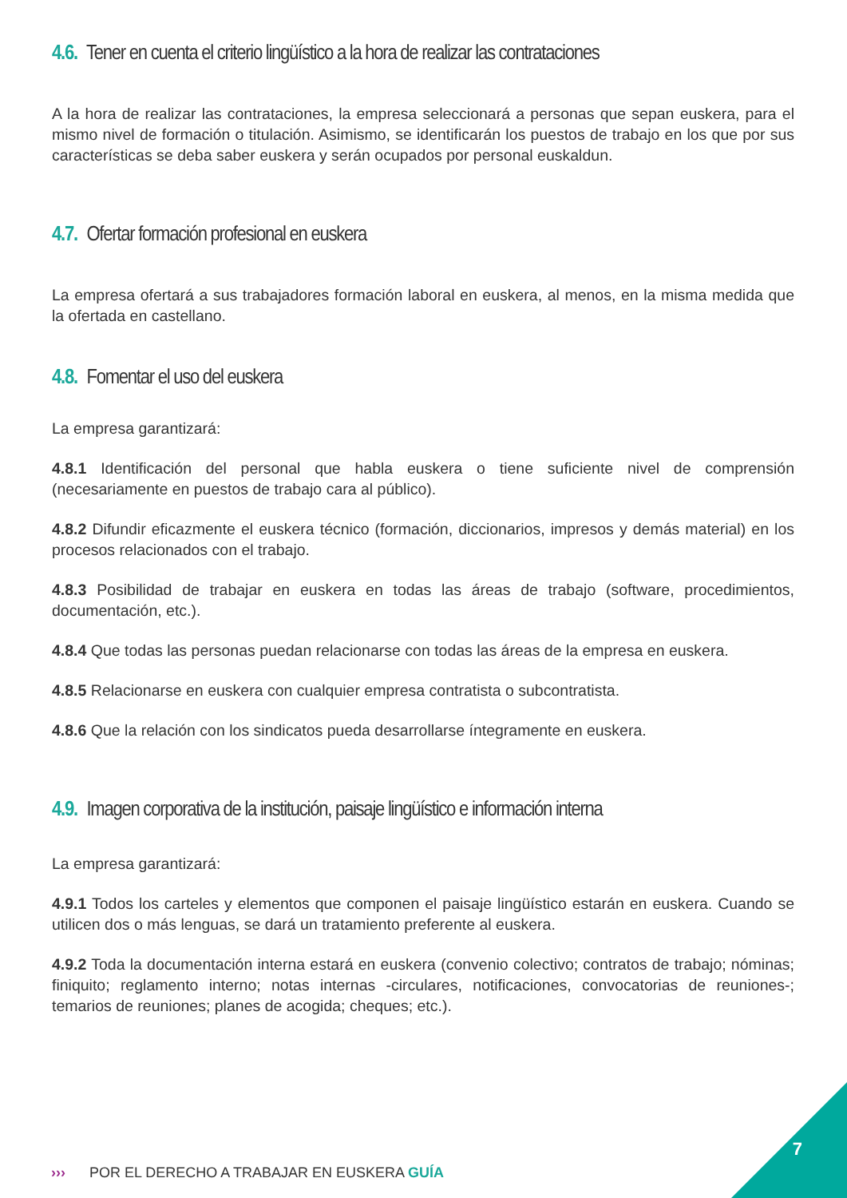4.6. Tener en cuenta el criterio lingüístico a la hora de realizar las contrataciones
A la hora de realizar las contrataciones, la empresa seleccionará a personas que sepan euskera, para el mismo nivel de formación o titulación. Asimismo, se identificarán los puestos de trabajo en los que por sus características se deba saber euskera y serán ocupados por personal euskaldun.
4.7. Ofertar formación profesional en euskera
La empresa ofertará a sus trabajadores formación laboral en euskera, al menos, en la misma medida que la ofertada en castellano.
4.8. Fomentar el uso del euskera
La empresa garantizará:
4.8.1 Identificación del personal que habla euskera o tiene suficiente nivel de comprensión (necesariamente en puestos de trabajo cara al público).
4.8.2 Difundir eficazmente el euskera técnico (formación, diccionarios, impresos y demás material) en los procesos relacionados con el trabajo.
4.8.3 Posibilidad de trabajar en euskera en todas las áreas de trabajo (software, procedimientos, documentación, etc.).
4.8.4 Que todas las personas puedan relacionarse con todas las áreas de la empresa en euskera.
4.8.5 Relacionarse en euskera con cualquier empresa contratista o subcontratista.
4.8.6 Que la relación con los sindicatos pueda desarrollarse íntegramente en euskera.
4.9. Imagen corporativa de la institución, paisaje lingüístico e información interna
La empresa garantizará:
4.9.1 Todos los carteles y elementos que componen el paisaje lingüístico estarán en euskera. Cuando se utilicen dos o más lenguas, se dará un tratamiento preferente al euskera.
4.9.2 Toda la documentación interna estará en euskera (convenio colectivo; contratos de trabajo; nóminas; finiquito; reglamento interno; notas internas -circulares, notificaciones, convocatorias de reuniones-; temarios de reuniones; planes de acogida; cheques; etc.).
››› POR EL DERECHO A TRABAJAR EN EUSKERA GUÍA
7